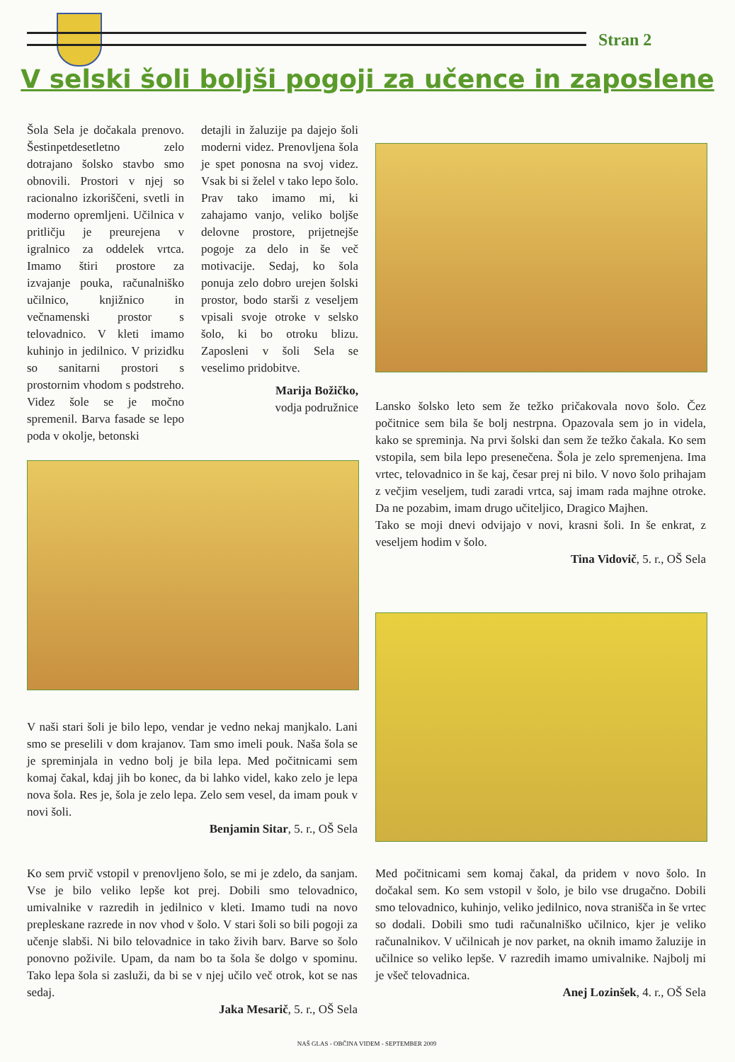Stran 2
V selski šoli boljši pogoji za učence in zaposlene
Šola Sela je dočakala prenovo. Šestinpetdesetletno zelo dotrajano šolsko stavbo smo obnovili. Prostori v njej so racionalno izkoriščeni, svetli in moderno opremljeni. Učilnica v pritličju je preurejena v igralnico za oddelek vrtca. Imamo štiri prostore za izvajanje pouka, računalniško učilnico, knjižnico in večnamenski prostor s telovadnico. V kleti imamo kuhinjo in jedilnico. V prizidku so sanitarni prostori s prostornim vhodom s podstreho. Videz šole se je močno spremenil. Barva fasade se lepo poda v okolje, betonski
detajli in žaluzije pa dajejo šoli moderni videz. Prenovljena šola je spet ponosna na svoj videz. Vsak bi si želel v tako lepo šolo. Prav tako imamo mi, ki zahajamo vanjo, veliko boljše delovne prostore, prijetnejše pogoje za delo in še več motivacije. Sedaj, ko šola ponuja zelo dobro urejen šolski prostor, bodo starši z veseljem vpisali svoje otroke v selsko šolo, ki bo otroku blizu. Zaposleni v šoli Sela se veselimo pridobitve.
Marija Božičko,
vodja podružnice
Lansko šolsko leto sem že težko pričakovala novo šolo. Čez počitnice sem bila še bolj nestrpna. Opazovala sem jo in videla, kako se spreminja. Na prvi šolski dan sem že težko čakala. Ko sem vstopila, sem bila lepo presenečena. Šola je zelo spremenjena. Ima vrtec, telovadnico in še kaj, česar prej ni bilo. V novo šolo prihajam z večjim veseljem, tudi zaradi vrtca, saj imam rada majhne otroke. Da ne pozabim, imam drugo učiteljico, Dragico Majhen.
Tako se moji dnevi odvijajo v novi, krasni šoli. In še enkrat, z veseljem hodim v šolo.
Tina Vidovič, 5. r., OŠ Sela
V naši stari šoli je bilo lepo, vendar je vedno nekaj manjkalo. Lani smo se preselili v dom krajanov. Tam smo imeli pouk. Naša šola se je spreminjala in vedno bolj je bila lepa. Med počitnicami sem komaj čakal, kdaj jih bo konec, da bi lahko videl, kako zelo je lepa nova šola. Res je, šola je zelo lepa. Zelo sem vesel, da imam pouk v novi šoli.
Benjamin Sitar, 5. r., OŠ Sela
Ko sem prvič vstopil v prenovljeno šolo, se mi je zdelo, da sanjam. Vse je bilo veliko lepše kot prej. Dobili smo telovadnico, umivalnike v razredih in jedilnico v kleti. Imamo tudi na novo prepleskane razrede in nov vhod v šolo. V stari šoli so bili pogoji za učenje slabši. Ni bilo telovadnice in tako živih barv. Barve so šolo ponovno poživile. Upam, da nam bo ta šola še dolgo v spominu. Tako lepa šola si zasluži, da bi se v njej učilo več otrok, kot se nas sedaj.
Jaka Mesarič, 5. r., OŠ Sela
Med počitnicami sem komaj čakal, da pridem v novo šolo. In dočakal sem. Ko sem vstopil v šolo, je bilo vse drugačno. Dobili smo telovadnico, kuhinjo, veliko jedilnico, nova stranišča in še vrtec so dodali. Dobili smo tudi računalniško učilnico, kjer je veliko računalnikov. V učilnicah je nov parket, na oknih imamo žaluzije in učilnice so veliko lepše. V razredih imamo umivalnike. Najbolj mi je všeč telovadnica.
Anej Lozinšek, 4. r., OŠ Sela
NAŠ GLAS - OBČINA VIDEM - SEPTEMBER 2009